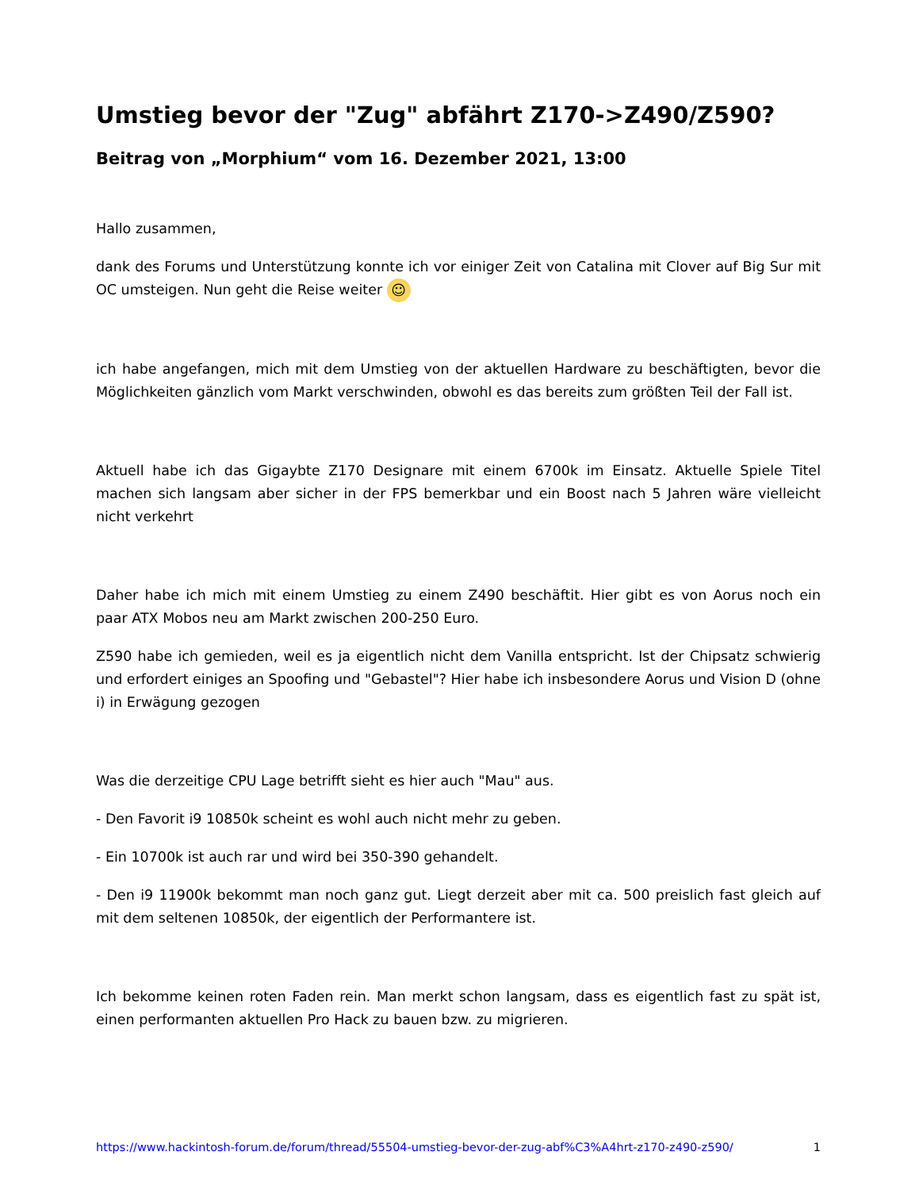Umstieg bevor der "Zug" abfährt Z170->Z490/Z590?
Beitrag von „Morphium“ vom 16. Dezember 2021, 13:00
Hallo zusammen,
dank des Forums und Unterstützung konnte ich vor einiger Zeit von Catalina mit Clover auf Big Sur mit OC umsteigen. Nun geht die Reise weiter ☺
ich habe angefangen, mich mit dem Umstieg von der aktuellen Hardware zu beschäftigten, bevor die Möglichkeiten gänzlich vom Markt verschwinden, obwohl es das bereits zum größten Teil der Fall ist.
Aktuell habe ich das Gigaybte Z170 Designare mit einem 6700k im Einsatz. Aktuelle Spiele Titel machen sich langsam aber sicher in der FPS bemerkbar und ein Boost nach 5 Jahren wäre vielleicht nicht verkehrt
Daher habe ich mich mit einem Umstieg zu einem Z490 beschäftit. Hier gibt es von Aorus noch ein paar ATX Mobos neu am Markt zwischen 200-250 Euro.
Z590 habe ich gemieden, weil es ja eigentlich nicht dem Vanilla entspricht. Ist der Chipsatz schwierig und erfordert einiges an Spoofing und "Gebastel"? Hier habe ich insbesondere Aorus und Vision D (ohne i) in Erwägung gezogen
Was die derzeitige CPU Lage betrifft sieht es hier auch "Mau" aus.
- Den Favorit i9 10850k scheint es wohl auch nicht mehr zu geben.
- Ein 10700k ist auch rar und wird bei 350-390 gehandelt.
- Den i9 11900k bekommt man noch ganz gut. Liegt derzeit aber mit ca. 500 preislich fast gleich auf mit dem seltenen 10850k, der eigentlich der Performantere ist.
Ich bekomme keinen roten Faden rein. Man merkt schon langsam, dass es eigentlich fast zu spät ist, einen performanten aktuellen Pro Hack zu bauen bzw. zu migrieren.
https://www.hackintosh-forum.de/forum/thread/55504-umstieg-bevor-der-zug-abf%C3%A4hrt-z170-z490-z590/ 1